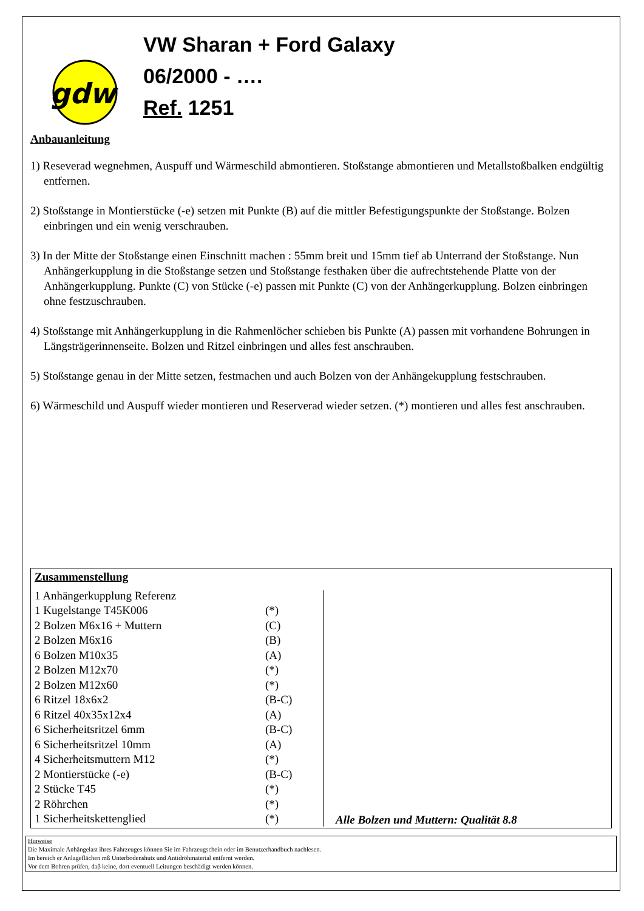gdw
VW Sharan + Ford Galaxy
06/2000 - ….
Ref. 1251
Anbauanleitung
1) Reseverad wegnehmen, Auspuff und Wärmeschild abmontieren. Stoßstange abmontieren und Metallstoßbalken endgültig entfernen.
2) Stoßstange in Montierstücke (-e) setzen mit Punkte (B) auf die mittler Befestigungspunkte der Stoßstange. Bolzen einbringen und ein wenig verschrauben.
3) In der Mitte der Stoßstange einen Einschnitt machen : 55mm breit und 15mm tief ab Unterrand der Stoßstange. Nun Anhängerkupplung in die Stoßstange setzen und Stoßstange festhaken über die aufrechtstehende Platte von der Anhängerkupplung. Punkte (C) von Stücke (-e) passen mit Punkte (C) von der Anhängerkupplung. Bolzen einbringen ohne festzuschrauben.
4) Stoßstange mit Anhängerkupplung in die Rahmenlöcher schieben bis Punkte (A) passen mit vorhandene Bohrungen in Längsträgerinnenseite. Bolzen und Ritzel einbringen und alles fest anschrauben.
5) Stoßstange genau in der Mitte setzen, festmachen und auch Bolzen von der Anhängekupplung festschrauben.
6) Wärmeschild und Auspuff wieder montieren und Reserverad wieder setzen. (*) montieren und alles fest anschrauben.
| Zusammenstellung | |
| 1 Anhängerkupplung Referenz | |
| 1 Kugelstange T45K006 | (*) |
| 2 Bolzen M6x16 + Muttern | (C) |
| 2 Bolzen M6x16 | (B) |
| 6 Bolzen M10x35 | (A) |
| 2 Bolzen M12x70 | (*) |
| 2 Bolzen M12x60 | (*) |
| 6 Ritzel 18x6x2 | (B-C) |
| 6 Ritzel 40x35x12x4 | (A) |
| 6 Sicherheitsritzel 6mm | (B-C) |
| 6 Sicherheitsritzel 10mm | (A) |
| 4 Sicherheitsmuttern M12 | (*) |
| 2 Montierstücke (-e) | (B-C) |
| 2 Stücke T45 | (*) |
| 2 Röhrchen | (*) |
| 1 Sicherheitskettenglied | (*) |
Alle Bolzen und Muttern: Qualität 8.8
Hinweise
Die Maximale Anhängelast ihres Fahrzeuges können Sie im Fahrzeugschein oder im Benutzerhandbuch nachlesen.
Im bereich er Anlageflächen mß Unterbodenshuts und Antidröhmaterial entfernt werden.
Vor dem Bohren prüfen, daβ keine, dort eventuell Leitungen beschädigt werden können.